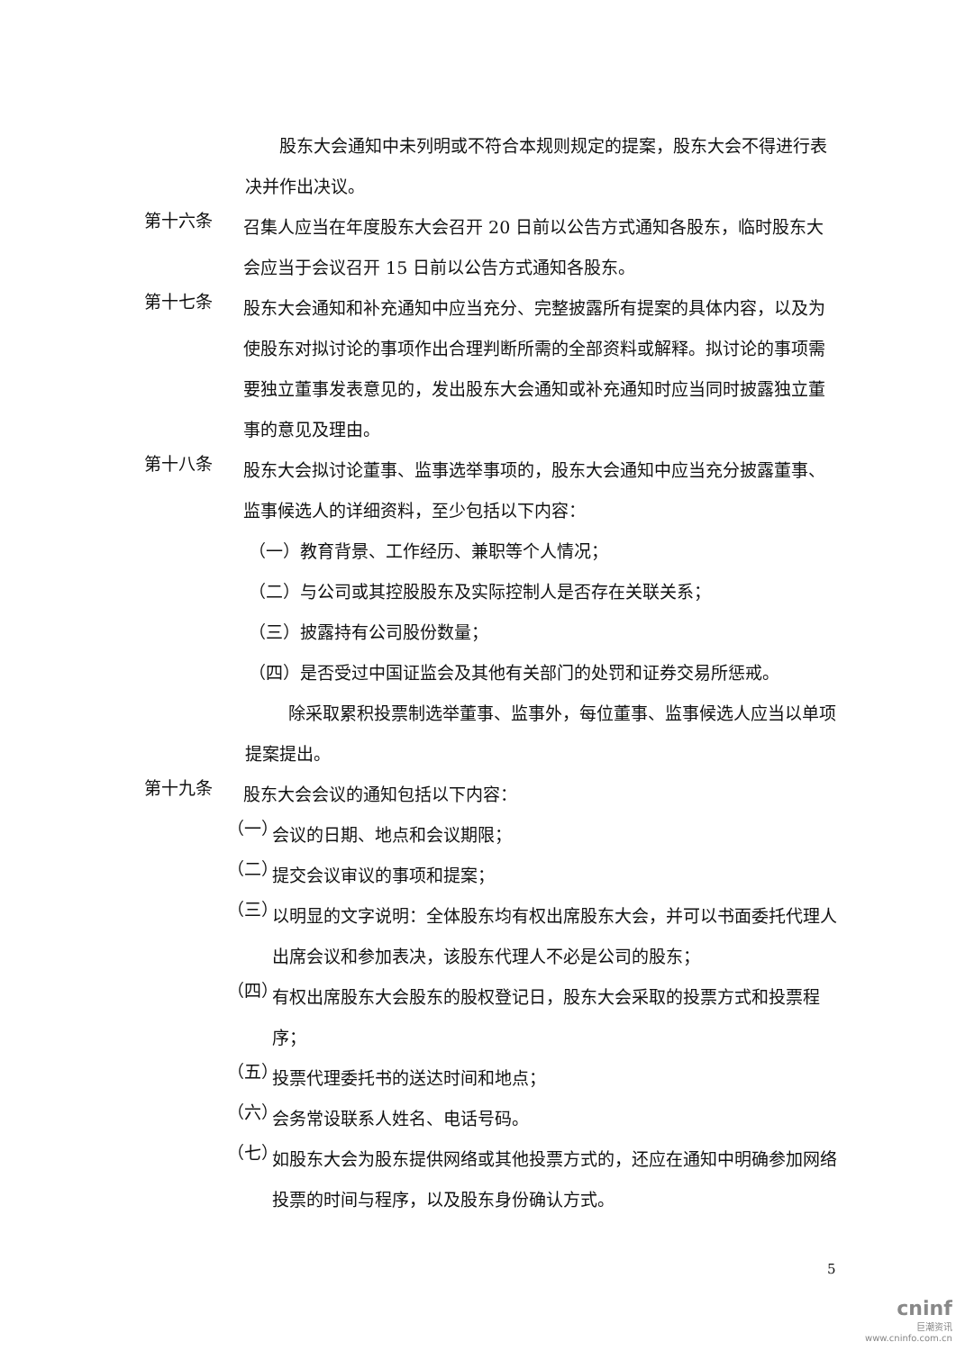股东大会通知中未列明或不符合本规则规定的提案，股东大会不得进行表决并作出决议。
第十六条
召集人应当在年度股东大会召开 20 日前以公告方式通知各股东，临时股东大会应当于会议召开 15 日前以公告方式通知各股东。
第十七条
股东大会通知和补充通知中应当充分、完整披露所有提案的具体内容，以及为使股东对拟讨论的事项作出合理判断所需的全部资料或解释。拟讨论的事项需要独立董事发表意见的，发出股东大会通知或补充通知时应当同时披露独立董事的意见及理由。
第十八条
股东大会拟讨论董事、监事选举事项的，股东大会通知中应当充分披露董事、监事候选人的详细资料，至少包括以下内容：
（一）教育背景、工作经历、兼职等个人情况；
（二）与公司或其控股股东及实际控制人是否存在关联关系；
（三）披露持有公司股份数量；
（四）是否受过中国证监会及其他有关部门的处罚和证券交易所惩戒。
除采取累积投票制选举董事、监事外，每位董事、监事候选人应当以单项提案提出。
第十九条
股东大会会议的通知包括以下内容：
（一）
会议的日期、地点和会议期限；
（二）
提交会议审议的事项和提案；
（三）
以明显的文字说明：全体股东均有权出席股东大会，并可以书面委托代理人出席会议和参加表决，该股东代理人不必是公司的股东；
（四）
有权出席股东大会股东的股权登记日，股东大会采取的投票方式和投票程序；
（五）
投票代理委托书的送达时间和地点；
（六）
会务常设联系人姓名、电话号码。
（七）
如股东大会为股东提供网络或其他投票方式的，还应在通知中明确参加网络投票的时间与程序，以及股东身份确认方式。
5
cninf
巨潮资讯
www.cninfo.com.cn